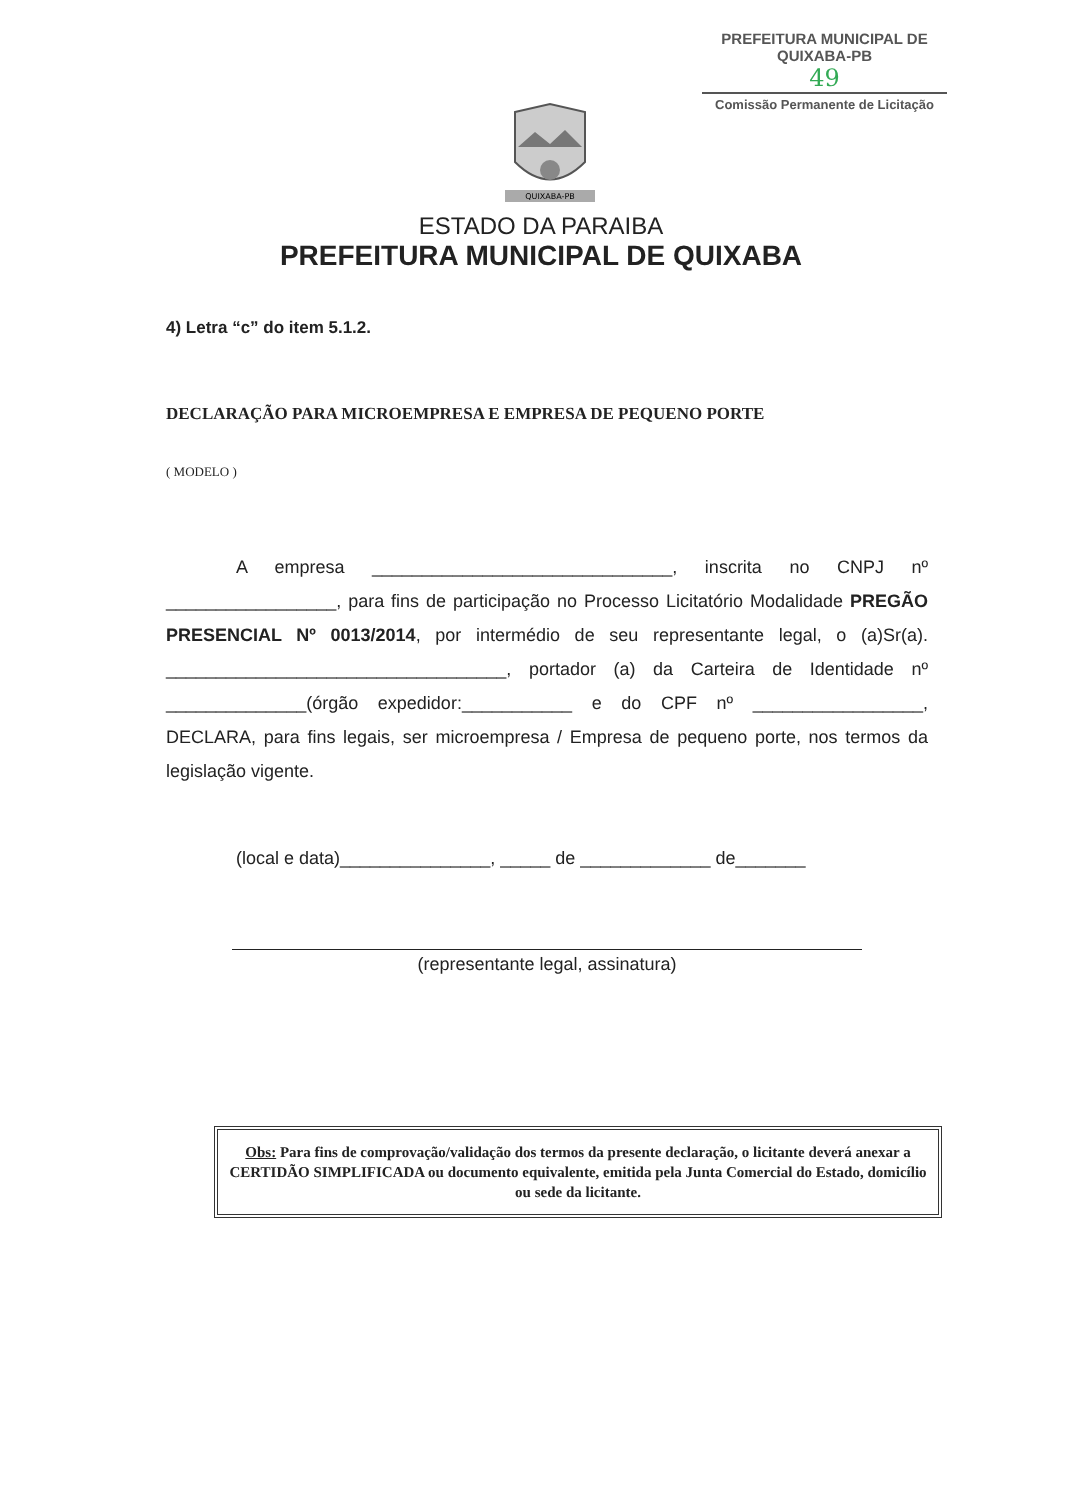PREFEITURA MUNICIPAL DE QUIXABA-PB
49
Comissão Permanente de Licitação
QUIXABA-PB
ESTADO DA PARAIBA
PREFEITURA MUNICIPAL DE QUIXABA
4) Letra “c” do item 5.1.2.
DECLARAÇÃO PARA MICROEMPRESA E EMPRESA DE PEQUENO PORTE
( MODELO )
A empresa ______________________________, inscrita no CNPJ nº _________________, para fins de participação no Processo Licitatório Modalidade PREGÃO PRESENCIAL Nº 0013/2014, por intermédio de seu representante legal, o (a)Sr(a). __________________________________, portador (a) da Carteira de Identidade nº ______________(órgão expedidor:___________ e do CPF nº _________________, DECLARA, para fins legais, ser microempresa / Empresa de pequeno porte, nos termos da legislação vigente.
(local e data)_______________, _____ de _____________ de_______
(representante legal, assinatura)
Obs: Para fins de comprovação/validação dos termos da presente declaração, o licitante deverá anexar a CERTIDÃO SIMPLIFICADA ou documento equivalente, emitida pela Junta Comercial do Estado, domicílio ou sede da licitante.